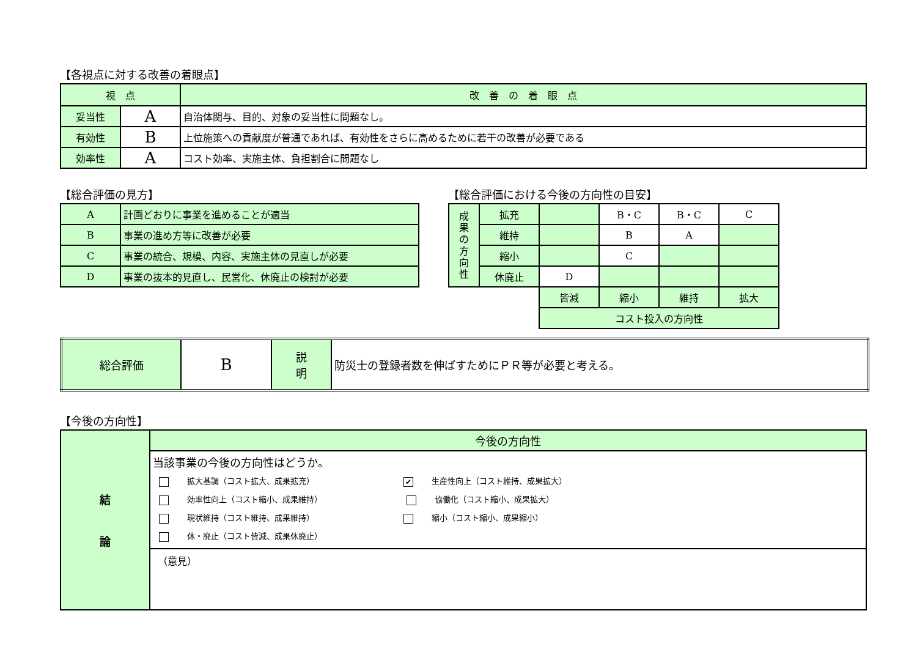【各視点に対する改善の着眼点】
| 視 点 | | 改 善 の 着 眼 点 |
| --- | --- | --- |
| 妥当性 | A | 自治体関与、目的、対象の妥当性に問題なし。 |
| 有効性 | B | 上位施策への貢献度が普通であれば、有効性をさらに高めるために若干の改善が必要である |
| 効率性 | A | コスト効率、実施主体、負担割合に問題なし |
【総合評価の見方】
| A | 計画どおりに事業を進めることが適当 |
| B | 事業の進め方等に改善が必要 |
| C | 事業の統合、規模、内容、実施主体の見直しが必要 |
| D | 事業の抜本的見直し、民営化、休廃止の検討が必要 |
【総合評価における今後の方向性の目安】
| 成 果 の 方 向 性 | 拡充 | | B・C | B・C | C |
| | 維持 | | B | A | |
| | 縮小 | | C | | |
| | 休廃止 | D | | | |
| | | 皆減 | 縮小 | 維持 | 拡大 |
| | | コスト投入の方向性 | | | |
| 総合評価 | B | 説 明 | 防災士の登録者数を伸ばすためにＰＲ等が必要と考える。 |
【今後の方向性】
| 結 論 | 今後の方向性 |
| | 当該事業の今後の方向性はどうか。 拡大基調（コスト拡大、成果拡充） ✔ 生産性向上（コスト維持、成果拡大） 効率性向上（コスト縮小、成果維持） 協働化（コスト縮小、成果拡大） 現状維持（コスト維持、成果維持） 縮小（コスト縮小、成果縮小） 休・廃止（コスト皆減、成果休廃止） |
| | （意見） |